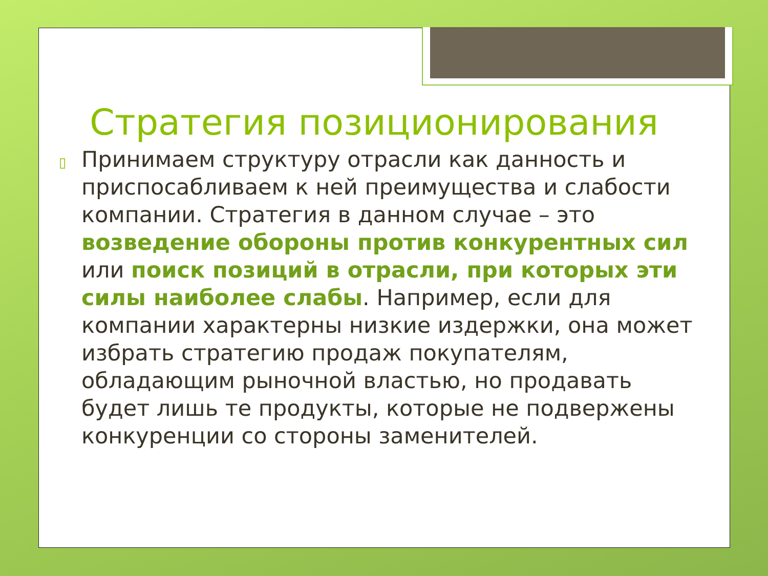Стратегия позиционирования
▯
Принимаем структуру отрасли как данность и приспосабливаем к ней преимущества и слабости компании. Стратегия в данном случае – это возведение обороны против конкурентных сил или поиск позиций в отрасли, при которых эти силы наиболее слабы. Например, если для компании характерны низкие издержки, она может избрать стратегию продаж покупателям, обладающим рыночной властью, но продавать будет лишь те продукты, которые не подвержены конкуренции со стороны заменителей.